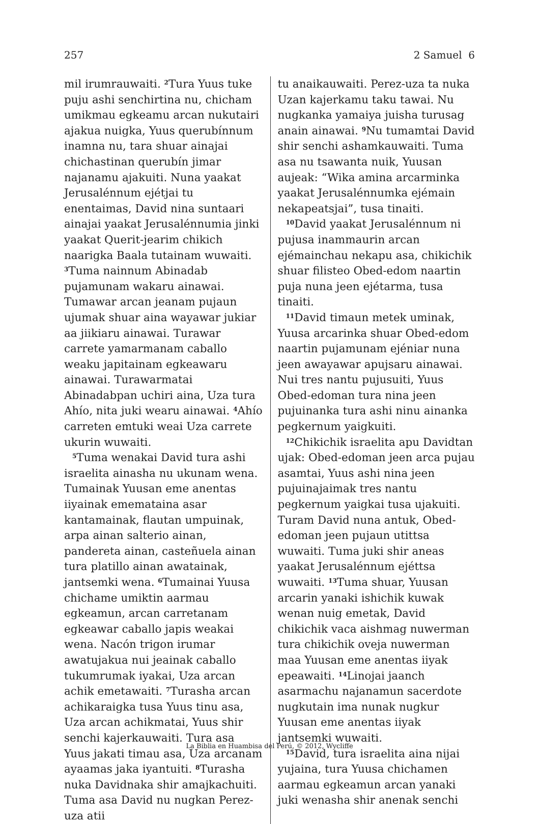257 2 Samuel 6
mil irumrauwaiti. <sup>2</sup>Tura Yuus tuke puju ashi senchirtina nu, chicham umikmau egkeamu arcan nukutairi ajakua nuigka, Yuus querubínnum inamna nu, tara shuar ainajai chichastinan querubín jimar najanamu ajakuiti. Nuna yaakat Jerusalénnum ejétjai tu enentaimas, David nina suntaari ainajai yaakat Jerusalénnumia jinki yaakat Querit-jearim chikich naarigka Baala tutainam wuwaiti. <sup>3</sup>Tuma nainnum Abinadab pujamunam wakaru ainawai. Tumawar arcan jeanam pujaun ujumak shuar aina wayawar jukiar aa jiikiaru ainawai. Turawar carrete yamarmanam caballo weaku japitainam egkeawaru ainawai. Turawarmatai Abinadabpan uchiri aina, Uza tura Ahío, nita juki wearu ainawai. <sup>4</sup>Ahío carreten emtuki weai Uza carrete ukurin wuwaiti.
<sup>5</sup> Tuma wenakai David tura ashi israelita ainasha nu ukunam wena. Tumainak Yuusan eme anentas iiyainak ememataina asar kantamainak, flautan umpuinak, arpa ainan salterio ainan, pandereta ainan, casteñuela ainan tura platillo ainan awatainak, jantsemki wena. <sup>6</sup>Tumainai Yuusa chichame umiktin aarmau egkeamun, arcan carretanam egkeawar caballo japis weakai wena. Nacón trigon irumar awatujakua nui jeainak caballo tukumrumak iyakai, Uza arcan achik emetawaiti. <sup>7</sup>Turasha arcan achikaraigka tusa Yuus tinu asa, Uza arcan achikmatai, Yuus shir senchi kajerkauwaiti. Tura asa Yuus jakati timau asa, Uza arcanam ayaamas jaka iyantuiti. <sup>8</sup>Turasha nuka Davidnaka shir amajkachuiti. Tuma asa David nu nugkan Perez-uza atii
tu anaikauwaiti. Perez-uza ta nuka Uzan kajerkamu taku tawai. Nu nugkanka yamaiya juisha turusag anain ainawai. <sup>9</sup>Nu tumamtai David shir senchi ashamkauwaiti. Tuma asa nu tsawanta nuik, Yuusan aujeak: “Wika amina arcarminka yaakat Jerusalénnumka ejémain nekapeatsjai”, tusa tinaiti.
<sup>10</sup> David yaakat Jerusalénnum ni pujusa inammaurin arcan ejémainchau nekapu asa, chikichik shuar filisteo Obed-edom naartin puja nuna jeen ejétarma, tusa tinaiti.
<sup>11</sup> David timaun metek uminak, Yuusa arcarinka shuar Obed-edom naartin pujamunam ejéniar nuna jeen awayawar apujsaru ainawai. Nui tres nantu pujusuiti, Yuus Obed-edoman tura nina jeen pujuinanka tura ashi ninu ainanka pegkernum yaigkuiti.
<sup>12</sup> Chikichik israelita apu Davidtan ujak: Obed-edoman jeen arca pujau asamtai, Yuus ashi nina jeen pujuinajaimak tres nantu pegkernum yaigkai tusa ujakuiti. Turam David nuna antuk, Obed-edoman jeen pujaun utittsa wuwaiti. Tuma juki shir aneas yaakat Jerusalénnum ejéttsa wuwaiti. <sup>13</sup>Tuma shuar, Yuusan arcarin yanaki ishichik kuwak wenan nuig emetak, David chikichik vaca aishmag nuwerman tura chikichik oveja nuwerman maa Yuusan eme anentas iiyak epeawaiti. <sup>14</sup>Linojai jaanch asarmachu najanamun sacerdote nugkutain ima nunak nugkur Yuusan eme anentas iiyak jantsemki wuwaiti.
<sup>15</sup> David, tura israelita aina nijai yujaina, tura Yuusa chichamen aarmau egkeamun arcan yanaki juki wenasha shir anenak senchi
La Biblia en Huambisa del Perú, © 2012, Wycliffe